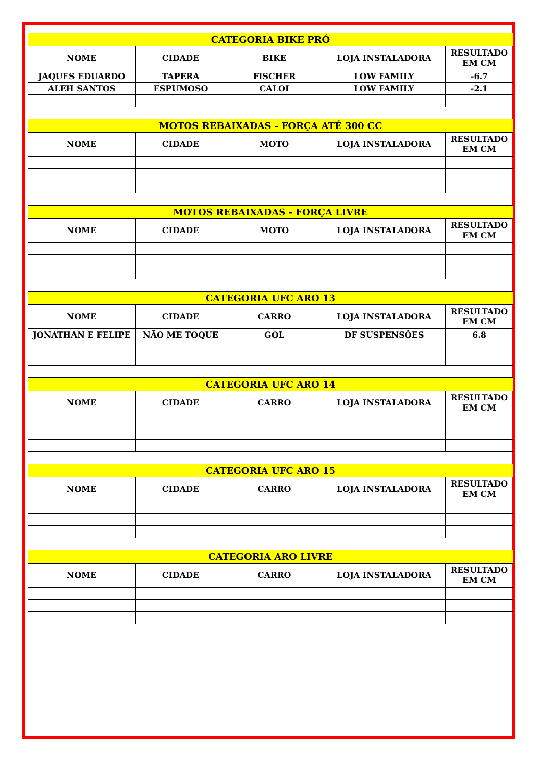| CATEGORIA BIKE PRÓ | | | | |
| --- | --- | --- | --- | --- |
| NOME | CIDADE | BIKE | LOJA INSTALADORA | RESULTADO EM CM |
| JAQUES EDUARDO | TAPERA | FISCHER | LOW FAMILY | -6.7 |
| ALEH SANTOS | ESPUMOSO | CALOI | LOW FAMILY | -2.1 |
| MOTOS REBAIXADAS - FORÇA ATÉ 300 CC | | | | |
| --- | --- | --- | --- | --- |
| NOME | CIDADE | MOTO | LOJA INSTALADORA | RESULTADO EM CM |
| MOTOS REBAIXADAS - FORÇA LIVRE | | | | |
| --- | --- | --- | --- | --- |
| NOME | CIDADE | MOTO | LOJA INSTALADORA | RESULTADO EM CM |
| CATEGORIA UFC ARO 13 | | | | |
| --- | --- | --- | --- | --- |
| NOME | CIDADE | CARRO | LOJA INSTALADORA | RESULTADO EM CM |
| JONATHAN E FELIPE | NÃO ME TOQUE | GOL | DF SUSPENSÕES | 6.8 |
| CATEGORIA UFC ARO 14 | | | | |
| --- | --- | --- | --- | --- |
| NOME | CIDADE | CARRO | LOJA INSTALADORA | RESULTADO EM CM |
| CATEGORIA UFC ARO 15 | | | | |
| --- | --- | --- | --- | --- |
| NOME | CIDADE | CARRO | LOJA INSTALADORA | RESULTADO EM CM |
| CATEGORIA ARO LIVRE | | | | |
| --- | --- | --- | --- | --- |
| NOME | CIDADE | CARRO | LOJA INSTALADORA | RESULTADO EM CM |